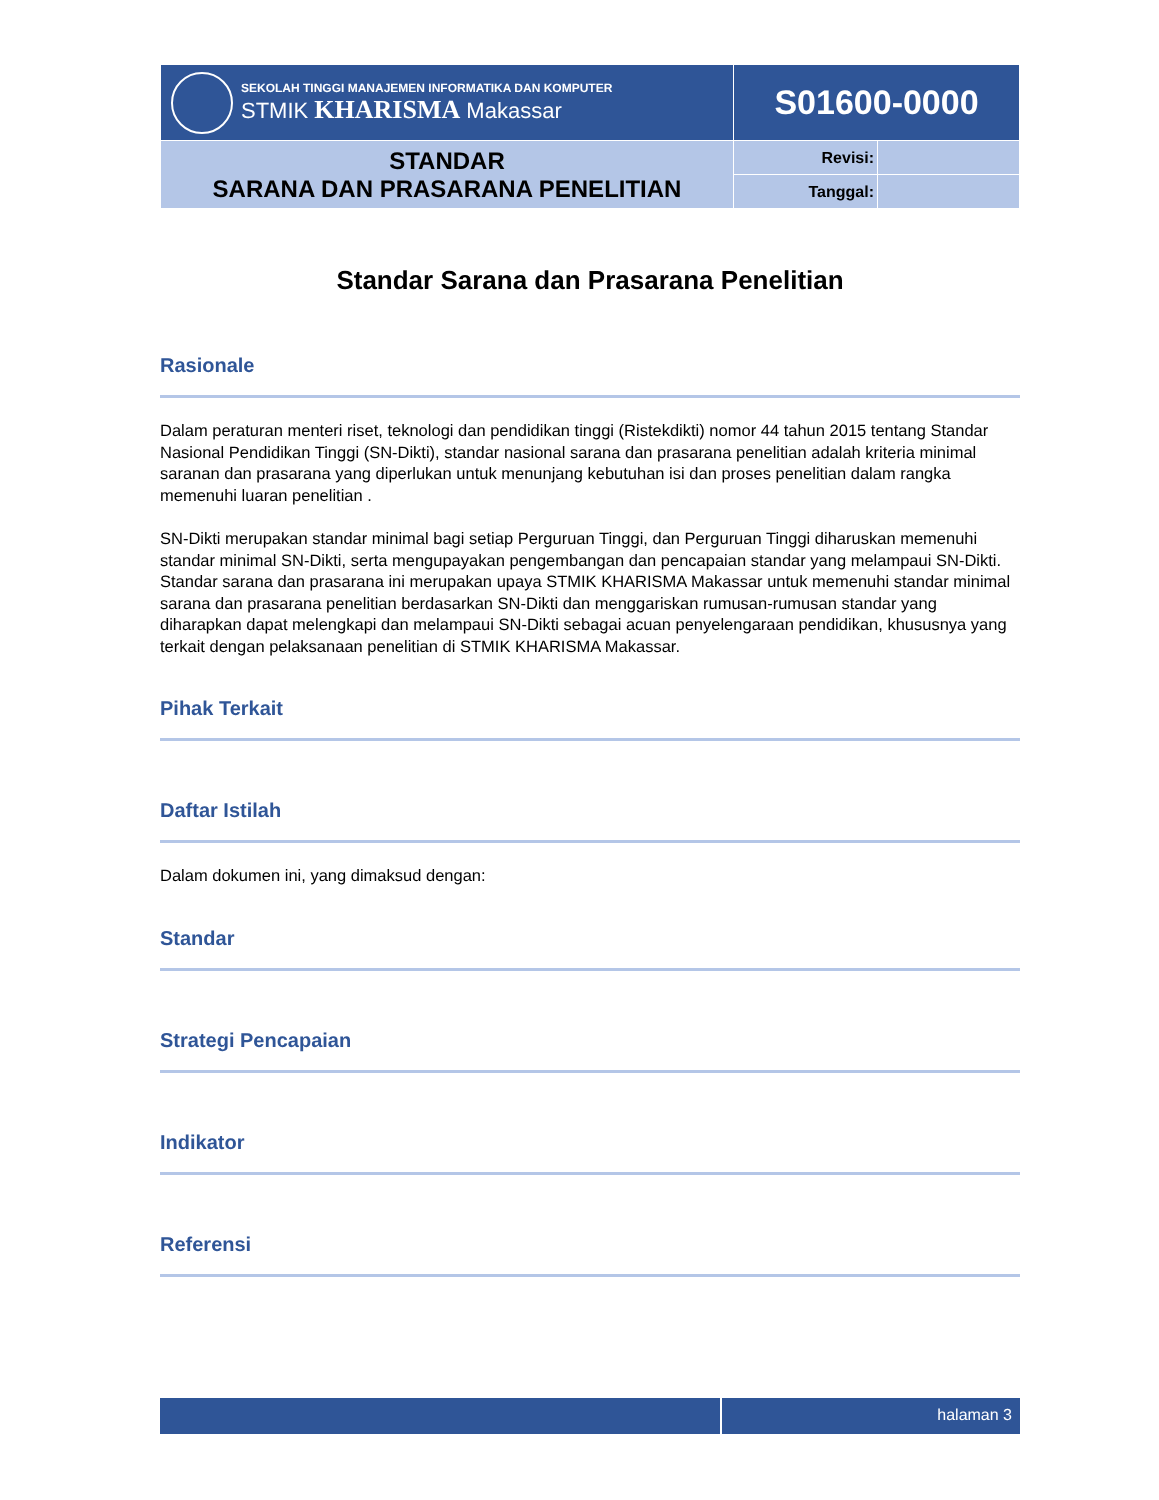| SEKOLAH TINGGI MANAJEMEN INFORMATIKA DAN KOMPUTER STMIK KHARISMA Makassar | S01600-0000 | |
| STANDAR SARANA DAN PRASARANA PENELITIAN | Revisi: | |
| | Tanggal: | |
Standar Sarana dan Prasarana Penelitian
Rasionale
Dalam peraturan menteri riset, teknologi dan pendidikan tinggi (Ristekdikti) nomor 44 tahun 2015 tentang Standar Nasional Pendidikan Tinggi (SN-Dikti), standar nasional sarana dan prasarana penelitian adalah kriteria minimal saranan dan prasarana yang diperlukan untuk menunjang kebutuhan isi dan proses penelitian dalam rangka memenuhi luaran penelitian .
SN-Dikti merupakan standar minimal bagi setiap Perguruan Tinggi, dan Perguruan Tinggi diharuskan memenuhi standar minimal SN-Dikti, serta mengupayakan pengembangan dan pencapaian standar yang melampaui SN-Dikti. Standar sarana dan prasarana ini merupakan upaya STMIK KHARISMA Makassar untuk memenuhi standar minimal sarana dan prasarana penelitian berdasarkan SN-Dikti dan menggariskan rumusan-rumusan standar yang diharapkan dapat melengkapi dan melampaui SN-Dikti sebagai acuan penyelengaraan pendidikan, khususnya yang terkait dengan pelaksanaan penelitian di STMIK KHARISMA Makassar.
Pihak Terkait
Daftar Istilah
Dalam dokumen ini, yang dimaksud dengan:
Standar
Strategi Pencapaian
Indikator
Referensi
halaman 3